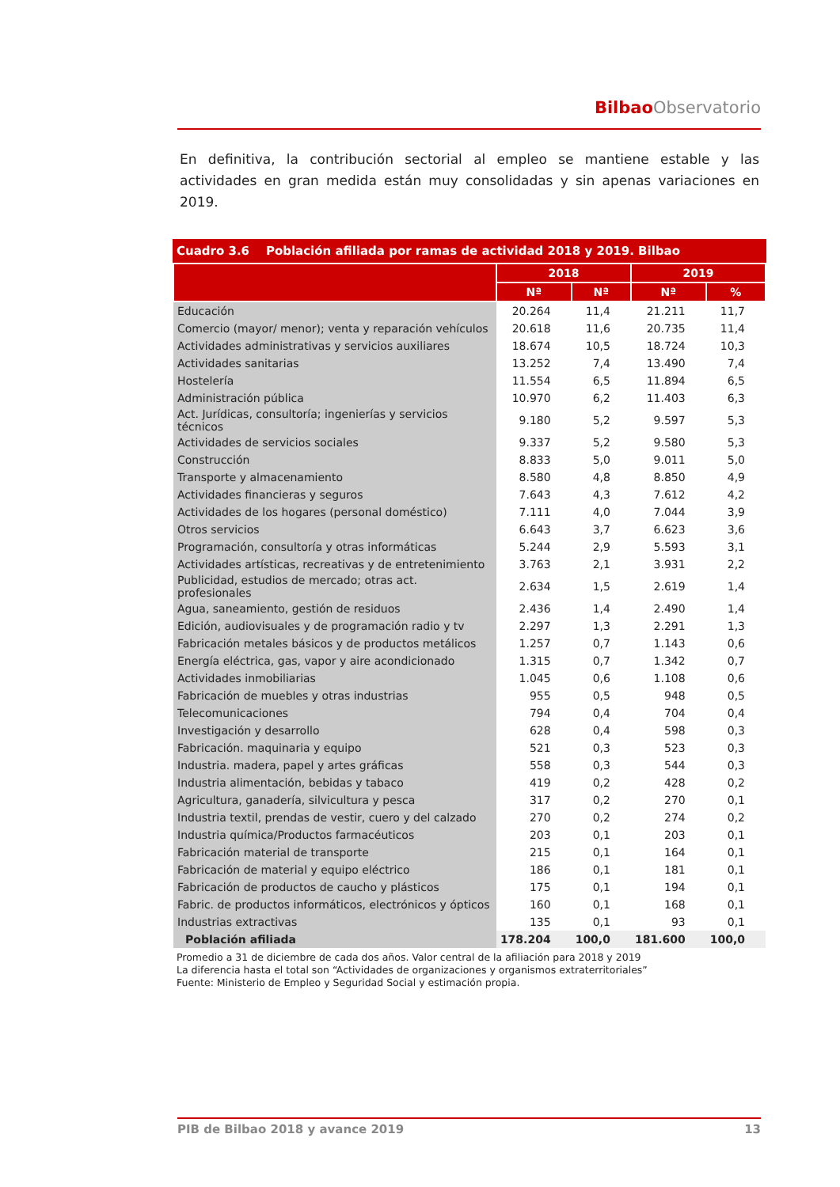Bilbao Observatorio
En definitiva, la contribución sectorial al empleo se mantiene estable y las actividades en gran medida están muy consolidadas y sin apenas variaciones en 2019.
Cuadro 3.6 Población afiliada por ramas de actividad 2018 y 2019. Bilbao
| | 2018 | | 2019 | |
| --- | --- | --- | --- | --- |
| | Nª | Nª | Nª | % |
| Educación | 20.264 | 11,4 | 21.211 | 11,7 |
| Comercio (mayor/ menor); venta y reparación vehículos | 20.618 | 11,6 | 20.735 | 11,4 |
| Actividades administrativas y servicios auxiliares | 18.674 | 10,5 | 18.724 | 10,3 |
| Actividades sanitarias | 13.252 | 7,4 | 13.490 | 7,4 |
| Hostelería | 11.554 | 6,5 | 11.894 | 6,5 |
| Administración pública | 10.970 | 6,2 | 11.403 | 6,3 |
| Act. Jurídicas, consultoría; ingenierías y servicios técnicos | 9.180 | 5,2 | 9.597 | 5,3 |
| Actividades de servicios sociales | 9.337 | 5,2 | 9.580 | 5,3 |
| Construcción | 8.833 | 5,0 | 9.011 | 5,0 |
| Transporte y almacenamiento | 8.580 | 4,8 | 8.850 | 4,9 |
| Actividades financieras y seguros | 7.643 | 4,3 | 7.612 | 4,2 |
| Actividades de los hogares (personal doméstico) | 7.111 | 4,0 | 7.044 | 3,9 |
| Otros servicios | 6.643 | 3,7 | 6.623 | 3,6 |
| Programación, consultoría y otras informáticas | 5.244 | 2,9 | 5.593 | 3,1 |
| Actividades artísticas, recreativas y de entretenimiento | 3.763 | 2,1 | 3.931 | 2,2 |
| Publicidad, estudios de mercado; otras act. profesionales | 2.634 | 1,5 | 2.619 | 1,4 |
| Agua, saneamiento, gestión de residuos | 2.436 | 1,4 | 2.490 | 1,4 |
| Edición, audiovisuales y de programación radio y tv | 2.297 | 1,3 | 2.291 | 1,3 |
| Fabricación metales básicos y de productos metálicos | 1.257 | 0,7 | 1.143 | 0,6 |
| Energía eléctrica, gas, vapor y aire acondicionado | 1.315 | 0,7 | 1.342 | 0,7 |
| Actividades inmobiliarias | 1.045 | 0,6 | 1.108 | 0,6 |
| Fabricación de muebles y otras industrias | 955 | 0,5 | 948 | 0,5 |
| Telecomunicaciones | 794 | 0,4 | 704 | 0,4 |
| Investigación y desarrollo | 628 | 0,4 | 598 | 0,3 |
| Fabricación. maquinaria y equipo | 521 | 0,3 | 523 | 0,3 |
| Industria. madera, papel y artes gráficas | 558 | 0,3 | 544 | 0,3 |
| Industria alimentación, bebidas y tabaco | 419 | 0,2 | 428 | 0,2 |
| Agricultura, ganadería, silvicultura y pesca | 317 | 0,2 | 270 | 0,1 |
| Industria textil, prendas de vestir, cuero y del calzado | 270 | 0,2 | 274 | 0,2 |
| Industria química/Productos farmacéuticos | 203 | 0,1 | 203 | 0,1 |
| Fabricación material de transporte | 215 | 0,1 | 164 | 0,1 |
| Fabricación de material y equipo eléctrico | 186 | 0,1 | 181 | 0,1 |
| Fabricación de productos de caucho y plásticos | 175 | 0,1 | 194 | 0,1 |
| Fabric. de productos informáticos, electrónicos y ópticos | 160 | 0,1 | 168 | 0,1 |
| Industrias extractivas | 135 | 0,1 | 93 | 0,1 |
| Población afiliada | 178.204 | 100,0 | 181.600 | 100,0 |
Promedio a 31 de diciembre de cada dos años. Valor central de la afiliación para 2018 y 2019
La diferencia hasta el total son “Actividades de organizaciones y organismos extraterritoriales”
Fuente: Ministerio de Empleo y Seguridad Social y estimación propia.
PIB de Bilbao 2018 y avance 2019 13